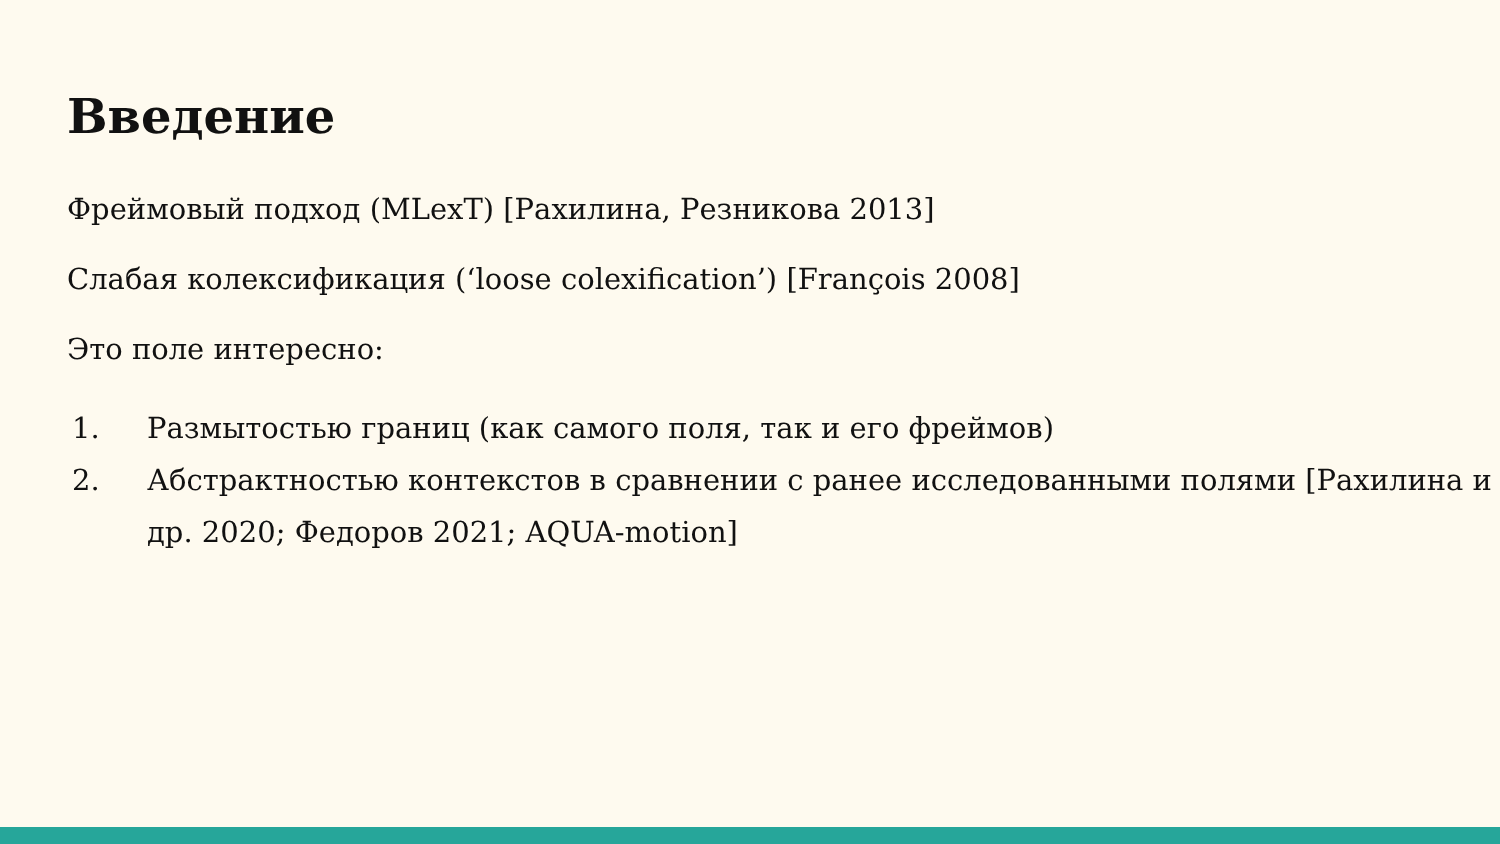Введение
Фреймовый подход (MLexT) [Рахилина, Резникова 2013]
Слабая колексификация (‘loose colexification’) [François 2008]
Это поле интересно:
1. Размытостью границ (как самого поля, так и его фреймов)
2. Абстрактностью контекстов в сравнении с ранее исследованными полями [Рахилина и др. 2020; Федоров 2021; AQUA-motion]